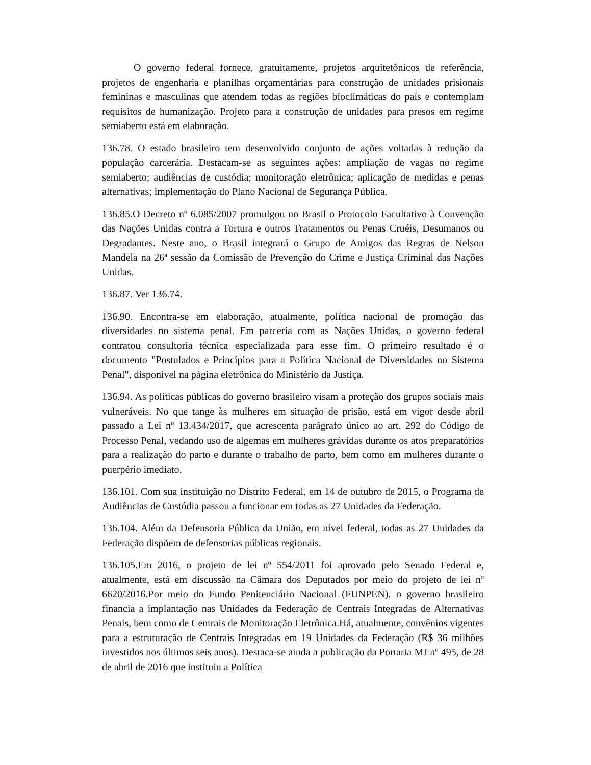O governo federal fornece, gratuitamente, projetos arquitetônicos de referência, projetos de engenharia e planilhas orçamentárias para construção de unidades prisionais femininas e masculinas que atendem todas as regiões bioclimáticas do país e contemplam requisitos de humanização. Projeto para a construção de unidades para presos em regime semiaberto está em elaboração.
136.78. O estado brasileiro tem desenvolvido conjunto de ações voltadas à redução da população carcerária. Destacam-se as seguintes ações: ampliação de vagas no regime semiaberto; audiências de custódia; monitoração eletrônica; aplicação de medidas e penas alternativas; implementação do Plano Nacional de Segurança Pública.
136.85.O Decreto nº 6.085/2007 promulgou no Brasil o Protocolo Facultativo à Convenção das Nações Unidas contra a Tortura e outros Tratamentos ou Penas Cruéis, Desumanos ou Degradantes. Neste ano, o Brasil integrará o Grupo de Amigos das Regras de Nelson Mandela na 26ª sessão da Comissão de Prevenção do Crime e Justiça Criminal das Nações Unidas.
136.87. Ver 136.74.
136.90. Encontra-se em elaboração, atualmente, política nacional de promoção das diversidades no sistema penal. Em parceria com as Nações Unidas, o governo federal contratou consultoria técnica especializada para esse fim. O primeiro resultado é o documento "Postulados e Princípios para a Política Nacional de Diversidades no Sistema Penal", disponível na página eletrônica do Ministério da Justiça.
136.94. As políticas públicas do governo brasileiro visam a proteção dos grupos sociais mais vulneráveis. No que tange às mulheres em situação de prisão, está em vigor desde abril passado a Lei nº 13.434/2017, que acrescenta parágrafo único ao art. 292 do Código de Processo Penal, vedando uso de algemas em mulheres grávidas durante os atos preparatórios para a realização do parto e durante o trabalho de parto, bem como em mulheres durante o puerpério imediato.
136.101. Com sua instituição no Distrito Federal, em 14 de outubro de 2015, o Programa de Audiências de Custódia passou a funcionar em todas as 27 Unidades da Federação.
136.104. Além da Defensoria Pública da União, em nível federal, todas as 27 Unidades da Federação dispõem de defensorias públicas regionais.
136.105.Em 2016, o projeto de lei nº 554/2011 foi aprovado pelo Senado Federal e, atualmente, está em discussão na Câmara dos Deputados por meio do projeto de lei nº 6620/2016.Por meio do Fundo Penitenciário Nacional (FUNPEN), o governo brasileiro financia a implantação nas Unidades da Federação de Centrais Integradas de Alternativas Penais, bem como de Centrais de Monitoração Eletrônica.Há, atualmente, convênios vigentes para a estruturação de Centrais Integradas em 19 Unidades da Federação (R$ 36 milhões investidos nos últimos seis anos). Destaca-se ainda a publicação da Portaria MJ nº 495, de 28 de abril de 2016 que instituiu a Política